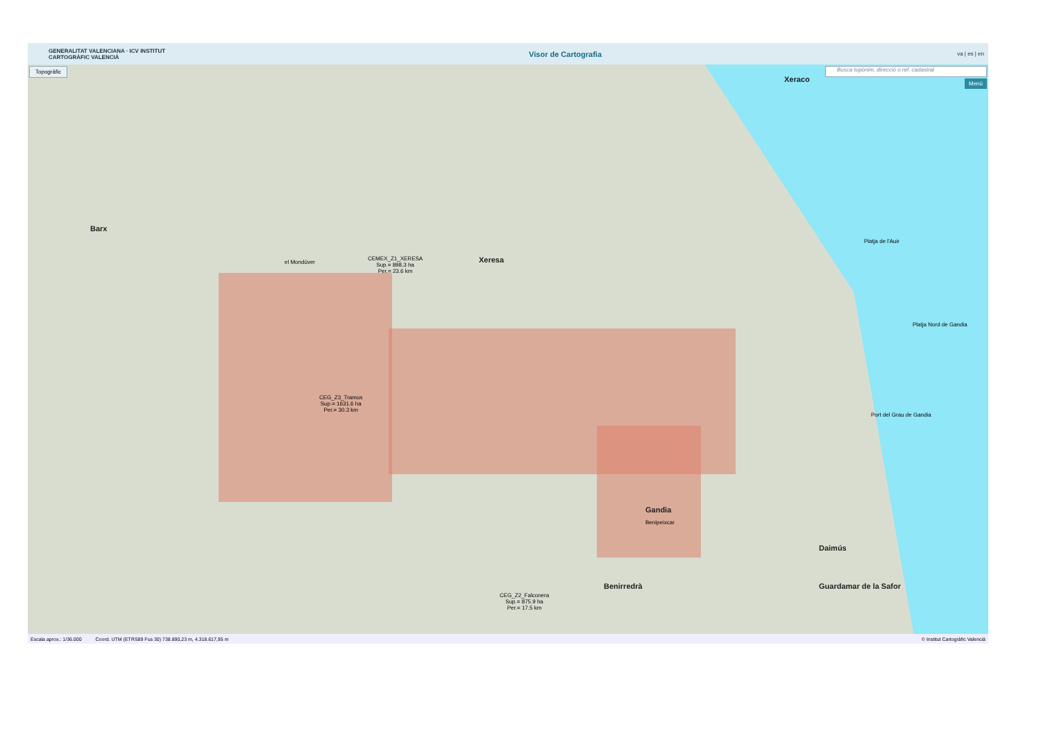GENERALITAT VALENCIANA · ICV INSTITUT CARTOGRÀFIC VALENCIÀ
Visor de Cartografia
va | es | en
Topogràfic Busca topònim, direcció o ref. cadastral
Menú Xeraco
Barx
Xeresa
el Mondúver
CEMEX_Z1_XERESA
Sup.= 898.3 ha
Per.= 23.6 km
CEG_Z3_Tramus
Sup.= 1631.6 ha
Per.= 30.3 km
Gandia
Benipeixcar
Daimús
Benirredrà Guardamar de la Safor
CEG_Z2_Falconera
Sup.= 875.9 ha
Per.= 17.5 km
Platja de l'Auir
Platja Nord de Gandia
Port del Grau de Gandia
Escala aprox.: 1/36.000 Coord. UTM (ETRS89 Fus 30) 738.890,23 m, 4.318.617,95 m © Institut Cartogràfic Valencià